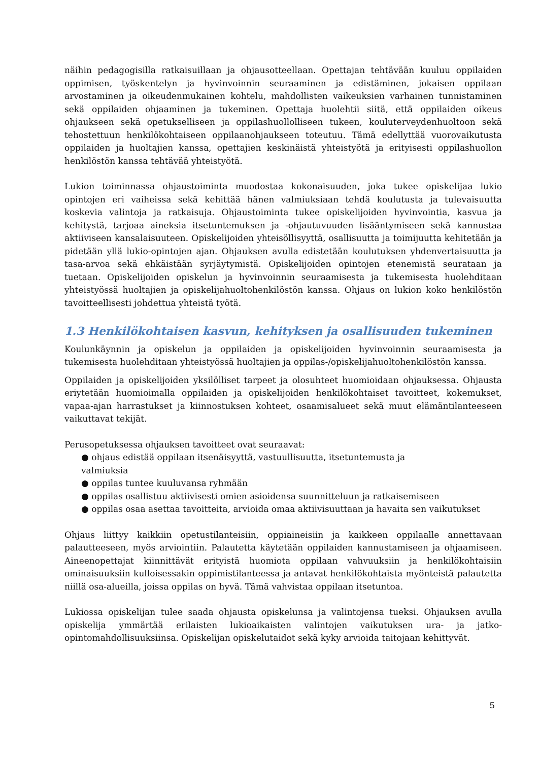näihin pedagogisilla ratkaisuillaan ja ohjausotteellaan. Opettajan tehtävään kuuluu oppilaiden oppimisen, työskentelyn ja hyvinvoinnin seuraaminen ja edistäminen, jokaisen oppilaan arvostaminen ja oikeudenmukainen kohtelu, mahdollisten vaikeuksien varhainen tunnistaminen sekä oppilaiden ohjaaminen ja tukeminen. Opettaja huolehtii siitä, että oppilaiden oikeus ohjaukseen sekä opetukselliseen ja oppilashuollolliseen tukeen, kouluterveydenhuoltoon sekä tehostettuun henkilökohtaiseen oppilaanohjaukseen toteutuu. Tämä edellyttää vuorovaikutusta oppilaiden ja huoltajien kanssa, opettajien keskinäistä yhteistyötä ja erityisesti oppilashuollon henkilöstön kanssa tehtävää yhteistyötä.
Lukion toiminnassa ohjaustoiminta muodostaa kokonaisuuden, joka tukee opiskelijaa lukio opintojen eri vaiheissa sekä kehittää hänen valmiuksiaan tehdä koulutusta ja tulevaisuutta koskevia valintoja ja ratkaisuja. Ohjaustoiminta tukee opiskelijoiden hyvinvointia, kasvua ja kehitystä, tarjoaa aineksia itsetuntemuksen ja -ohjautuvuuden lisääntymiseen sekä kannustaa aktiiviseen kansalaisuuteen. Opiskelijoiden yhteisöllisyyttä, osallisuutta ja toimijuutta kehitetään ja pidetään yllä lukio-opintojen ajan. Ohjauksen avulla edistetään koulutuksen yhdenvertaisuutta ja tasa-arvoa sekä ehkäistään syrjäytymistä. Opiskelijoiden opintojen etenemistä seurataan ja tuetaan. Opiskelijoiden opiskelun ja hyvinvoinnin seuraamisesta ja tukemisesta huolehditaan yhteistyössä huoltajien ja opiskelijahuoltohenkilöstön kanssa. Ohjaus on lukion koko henkilöstön tavoitteellisesti johdettua yhteistä työtä.
1.3 Henkilökohtaisen kasvun, kehityksen ja osallisuuden tukeminen
Koulunkäynnin ja opiskelun ja oppilaiden ja opiskelijoiden hyvinvoinnin seuraamisesta ja tukemisesta huolehditaan yhteistyössä huoltajien ja oppilas-/opiskelijahuoltohenkilöstön kanssa.
Oppilaiden ja opiskelijoiden yksilölliset tarpeet ja olosuhteet huomioidaan ohjauksessa. Ohjausta eriytetään huomioimalla oppilaiden ja opiskelijoiden henkilökohtaiset tavoitteet, kokemukset, vapaa-ajan harrastukset ja kiinnostuksen kohteet, osaamisalueet sekä muut elämäntilanteeseen vaikuttavat tekijät.
Perusopetuksessa ohjauksen tavoitteet ovat seuraavat:
● ohjaus edistää oppilaan itsenäisyyttä, vastuullisuutta, itsetuntemusta ja
valmiuksia
● oppilas tuntee kuuluvansa ryhmään
● oppilas osallistuu aktiivisesti omien asioidensa suunnitteluun ja ratkaisemiseen
● oppilas osaa asettaa tavoitteita, arvioida omaa aktiivisuuttaan ja havaita sen vaikutukset
Ohjaus liittyy kaikkiin opetustilanteisiin, oppiaineisiin ja kaikkeen oppilaalle annettavaan palautteeseen, myös arviointiin. Palautetta käytetään oppilaiden kannustamiseen ja ohjaamiseen. Aineenopettajat kiinnittävät erityistä huomiota oppilaan vahvuuksiin ja henkilökohtaisiin ominaisuuksiin kulloisessakin oppimistilanteessa ja antavat henkilökohtaista myönteistä palautetta niillä osa-alueilla, joissa oppilas on hyvä. Tämä vahvistaa oppilaan itsetuntoa.
Lukiossa opiskelijan tulee saada ohjausta opiskelunsa ja valintojensa tueksi. Ohjauksen avulla opiskelija ymmärtää erilaisten lukioaikaisten valintojen vaikutuksen ura- ja jatko-opintomahdollisuuksiinsa. Opiskelijan opiskelutaidot sekä kyky arvioida taitojaan kehittyvät.
5